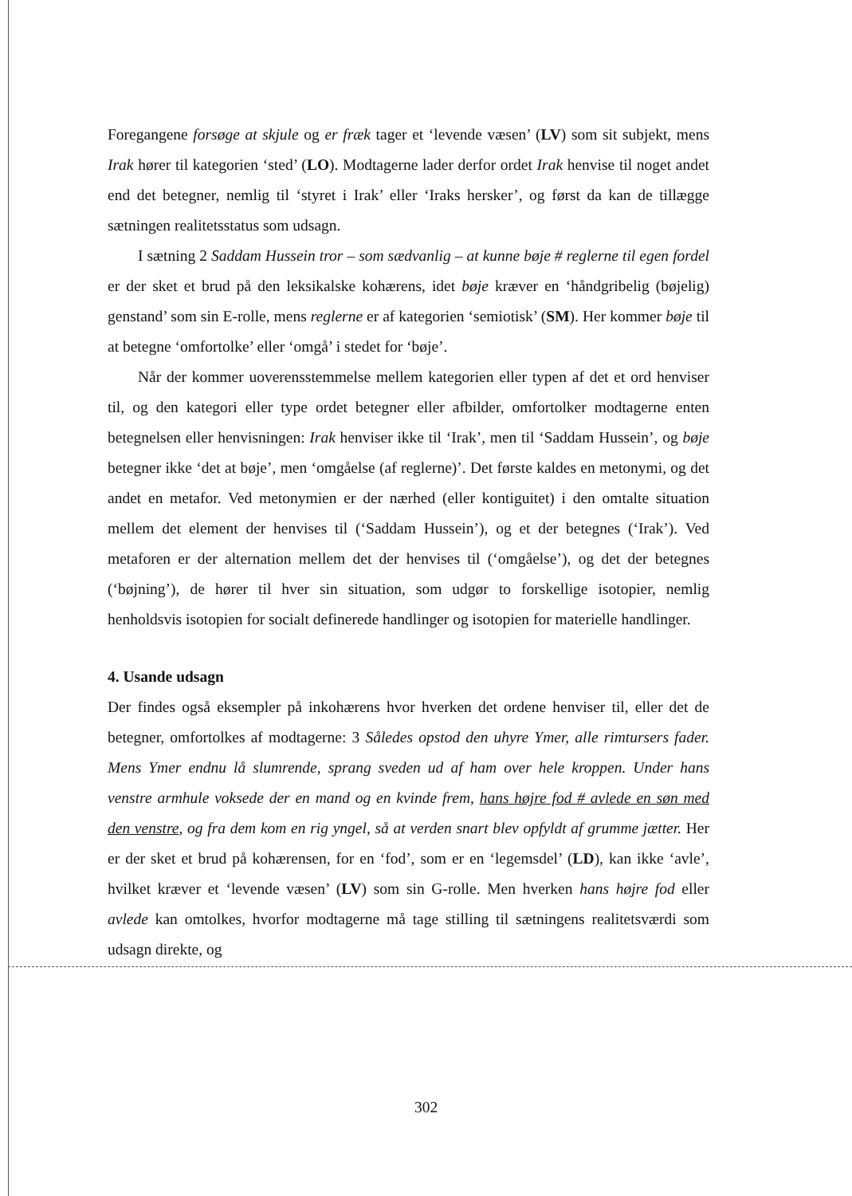Foregangene forsøge at skjule og er fræk tager et ‘levende væsen’ (LV) som sit subjekt, mens Irak hører til kategorien ‘sted’ (LO). Modtagerne lader derfor ordet Irak henvise til noget andet end det betegner, nemlig til ‘styret i Irak’ eller ‘Iraks hersker’, og først da kan de tillægge sætningen realitetsstatus som udsagn.
I sætning 2 Saddam Hussein tror – som sædvanlig – at kunne bøje # reglerne til egen fordel er der sket et brud på den leksikalske kohærens, idet bøje kræver en ‘håndgribelig (bøjelig) genstand’ som sin E-rolle, mens reglerne er af kategorien ‘semiotisk’ (SM). Her kommer bøje til at betegne ‘omfortolke’ eller ‘omgå’ i stedet for ‘bøje’.
Når der kommer uoverensstemmelse mellem kategorien eller typen af det et ord henviser til, og den kategori eller type ordet betegner eller afbilder, omfortolker modtagerne enten betegnelsen eller henvisningen: Irak henviser ikke til ‘Irak’, men til ‘Saddam Hussein’, og bøje betegner ikke ‘det at bøje’, men ‘omgåelse (af reglerne)’. Det første kaldes en metonymi, og det andet en metafor. Ved metonymien er der nærhed (eller kontiguitet) i den omtalte situation mellem det element der henvises til (‘Saddam Hussein’), og et der betegnes (‘Irak’). Ved metaforen er der alternation mellem det der henvises til (‘omgåelse’), og det der betegnes (‘bøjning’), de hører til hver sin situation, som udgør to forskellige isotopier, nemlig henholdsvis isotopien for socialt definerede handlinger og isotopien for materielle handlinger.
4. Usande udsagn
Der findes også eksempler på inkohærens hvor hverken det ordene henviser til, eller det de betegner, omfortolkes af modtagerne: 3 Således opstod den uhyre Ymer, alle rimtursers fader. Mens Ymer endnu lå slumrende, sprang sveden ud af ham over hele kroppen. Under hans venstre armhule voksede der en mand og en kvinde frem, hans højre fod # avlede en søn med den venstre, og fra dem kom en rig yngel, så at verden snart blev opfyldt af grumme jætter. Her er der sket et brud på kohærensen, for en ‘fod’, som er en ‘legemsdel’ (LD), kan ikke ‘avle’, hvilket kræver et ‘levende væsen’ (LV) som sin G-rolle. Men hverken hans højre fod eller avlede kan omtolkes, hvorfor modtagerne må tage stilling til sætningens realitetsværdi som udsagn direkte, og
302